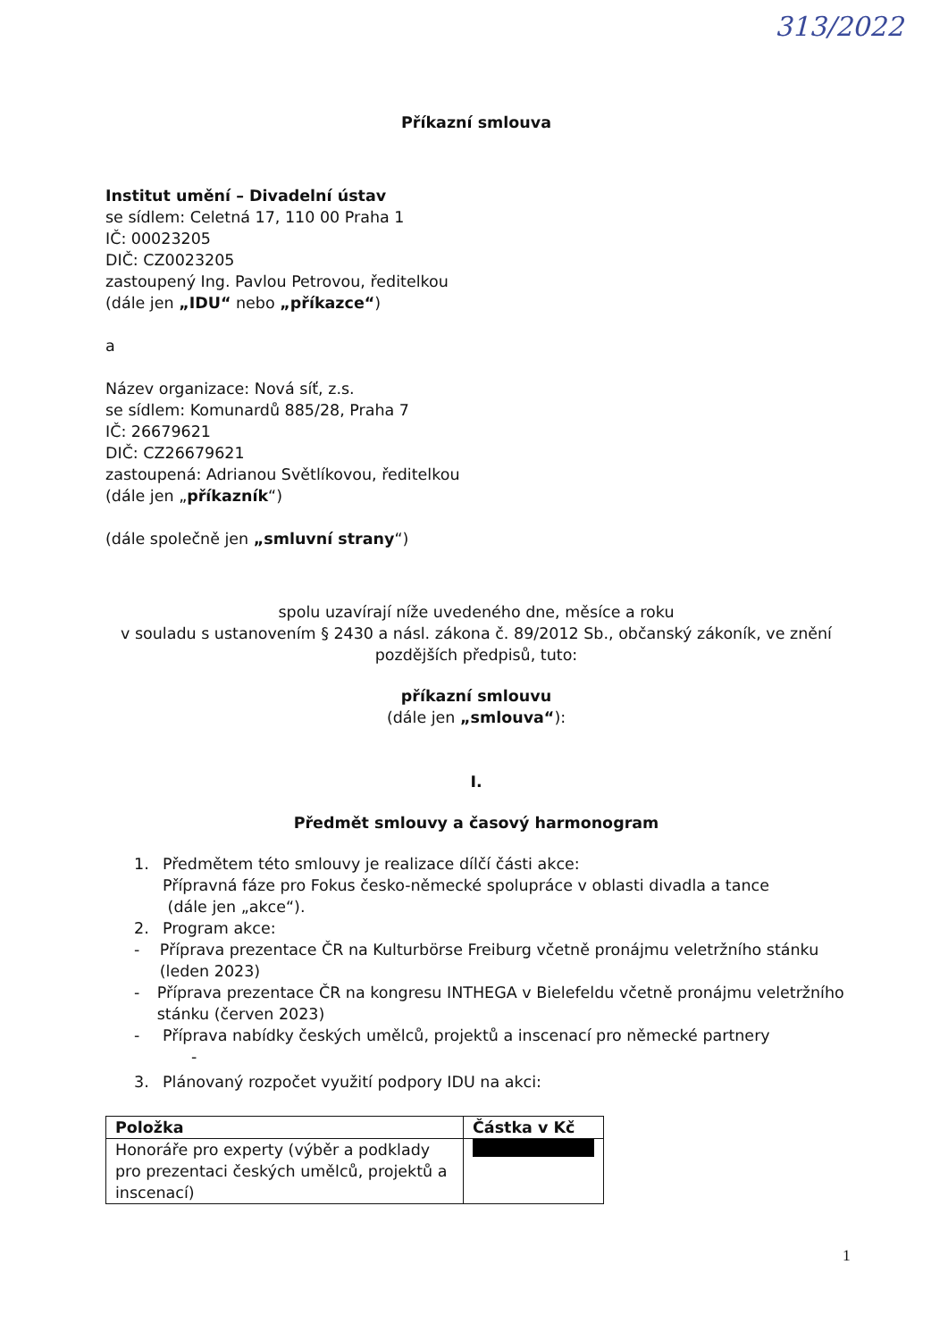313/2022
Příkazní smlouva
Institut umění – Divadelní ústav
se sídlem: Celetná 17, 110 00 Praha 1
IČ: 00023205
DIČ: CZ0023205
zastoupený Ing. Pavlou Petrovou, ředitelkou
(dále jen „IDU“ nebo „příkazce“)
a
Název organizace: Nová síť, z.s.
se sídlem: Komunardů 885/28, Praha 7
IČ: 26679621
DIČ: CZ26679621
zastoupená: Adrianou Světlíkovou, ředitelkou
(dále jen „příkazník“)
(dále společně jen „smluvní strany“)
spolu uzavírají níže uvedeného dne, měsíce a roku
v souladu s ustanovením § 2430 a násl. zákona č. 89/2012 Sb., občanský zákoník, ve znění pozdějších předpisů, tuto:
příkazní smlouvu
(dále jen „smlouva“):
I.
Předmět smlouvy a časový harmonogram
1. Předmětem této smlouvy je realizace dílčí části akce:
Přípravná fáze pro Fokus česko-německé spolupráce v oblasti divadla a tance
(dále jen „akce“).
2. Program akce:
- Příprava prezentace ČR na Kulturbörse Freiburg včetně pronájmu veletržního stánku (leden 2023)
- Příprava prezentace ČR na kongresu INTHEGA v Bielefeldu včetně pronájmu veletržního stánku (červen 2023)
- Příprava nabídky českých umělců, projektů a inscenací pro německé partnery
-
3. Plánovaný rozpočet využití podpory IDU na akci:
| Položka | Částka v Kč |
| --- | --- |
| Honoráře pro experty (výběr a podklady pro prezentaci českých umělců, projektů a inscenací) | |
1